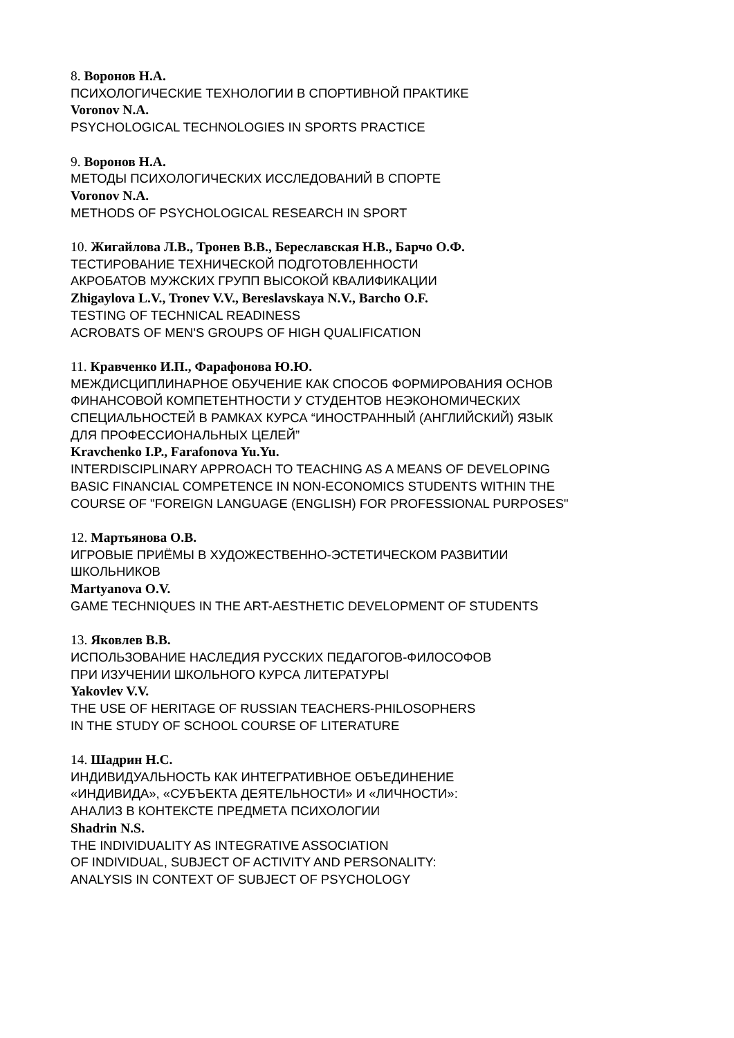8. Воронов Н.А.
ПСИХОЛОГИЧЕСКИЕ ТЕХНОЛОГИИ В СПОРТИВНОЙ ПРАКТИКЕ
Voronov N.A.
PSYCHOLOGICAL TECHNOLOGIES IN SPORTS PRACTICE
9. Воронов Н.А.
МЕТОДЫ ПСИХОЛОГИЧЕСКИХ ИССЛЕДОВАНИЙ В СПОРТЕ
Voronov N.A.
METHODS OF PSYCHOLOGICAL RESEARCH IN SPORT
10. Жигайлова Л.В., Тронев В.В., Береславская Н.В., Барчо О.Ф.
ТЕСТИРОВАНИЕ ТЕХНИЧЕСКОЙ ПОДГОТОВЛЕННОСТИ
АКРОБАТОВ МУЖСКИХ ГРУПП ВЫСОКОЙ КВАЛИФИКАЦИИ
Zhigaylova L.V., Tronev V.V., Bereslavskaya N.V., Barcho O.F.
TESTING OF TECHNICAL READINESS
ACROBATS OF MEN'S GROUPS OF HIGH QUALIFICATION
11. Кравченко И.П., Фарафонова Ю.Ю.
МЕЖДИСЦИПЛИНАРНОЕ ОБУЧЕНИЕ КАК СПОСОБ ФОРМИРОВАНИЯ ОСНОВ
ФИНАНСОВОЙ КОМПЕТЕНТНОСТИ У СТУДЕНТОВ НЕЭКОНОМИЧЕСКИХ
СПЕЦИАЛЬНОСТЕЙ В РАМКАХ КУРСА “ИНОСТРАННЫЙ (АНГЛИЙСКИЙ) ЯЗЫК
ДЛЯ ПРОФЕССИОНАЛЬНЫХ ЦЕЛЕЙ”
Kravchenko I.P., Farafonova Yu.Yu.
INTERDISCIPLINARY APPROACH TO TEACHING AS A MEANS OF DEVELOPING
BASIC FINANCIAL COMPETENCE IN NON-ECONOMICS STUDENTS WITHIN THE
COURSE OF "FOREIGN LANGUAGE (ENGLISH) FOR PROFESSIONAL PURPOSES"
12. Мартьянова О.В.
ИГРОВЫЕ ПРИЁМЫ В ХУДОЖЕСТВЕННО-ЭСТЕТИЧЕСКОМ РАЗВИТИИ
ШКОЛЬНИКОВ
Martyanova O.V.
GAME TECHNIQUES IN THE ART-AESTHETIC DEVELOPMENT OF STUDENTS
13. Яковлев В.В.
ИСПОЛЬЗОВАНИЕ НАСЛЕДИЯ РУССКИХ ПЕДАГОГОВ-ФИЛОСОФОВ
ПРИ ИЗУЧЕНИИ ШКОЛЬНОГО КУРСА ЛИТЕРАТУРЫ
Yakovlev V.V.
THE USE OF HERITAGE OF RUSSIAN TEACHERS-PHILOSOPHERS
IN THE STUDY OF SCHOOL COURSE OF LITERATURE
14. Шадрин Н.С.
ИНДИВИДУАЛЬНОСТЬ КАК ИНТЕГРАТИВНОЕ ОБЪЕДИНЕНИЕ
«ИНДИВИДА», «СУБЪЕКТА ДЕЯТЕЛЬНОСТИ» И «ЛИЧНОСТИ»:
АНАЛИЗ В КОНТЕКСТЕ ПРЕДМЕТА ПСИХОЛОГИИ
Shadrin N.S.
THE INDIVIDUALITY AS INTEGRATIVE ASSOCIATION
OF INDIVIDUAL, SUBJECT OF ACTIVITY AND PERSONALITY:
ANALYSIS IN CONTEXT OF SUBJECT OF PSYCHOLOGY